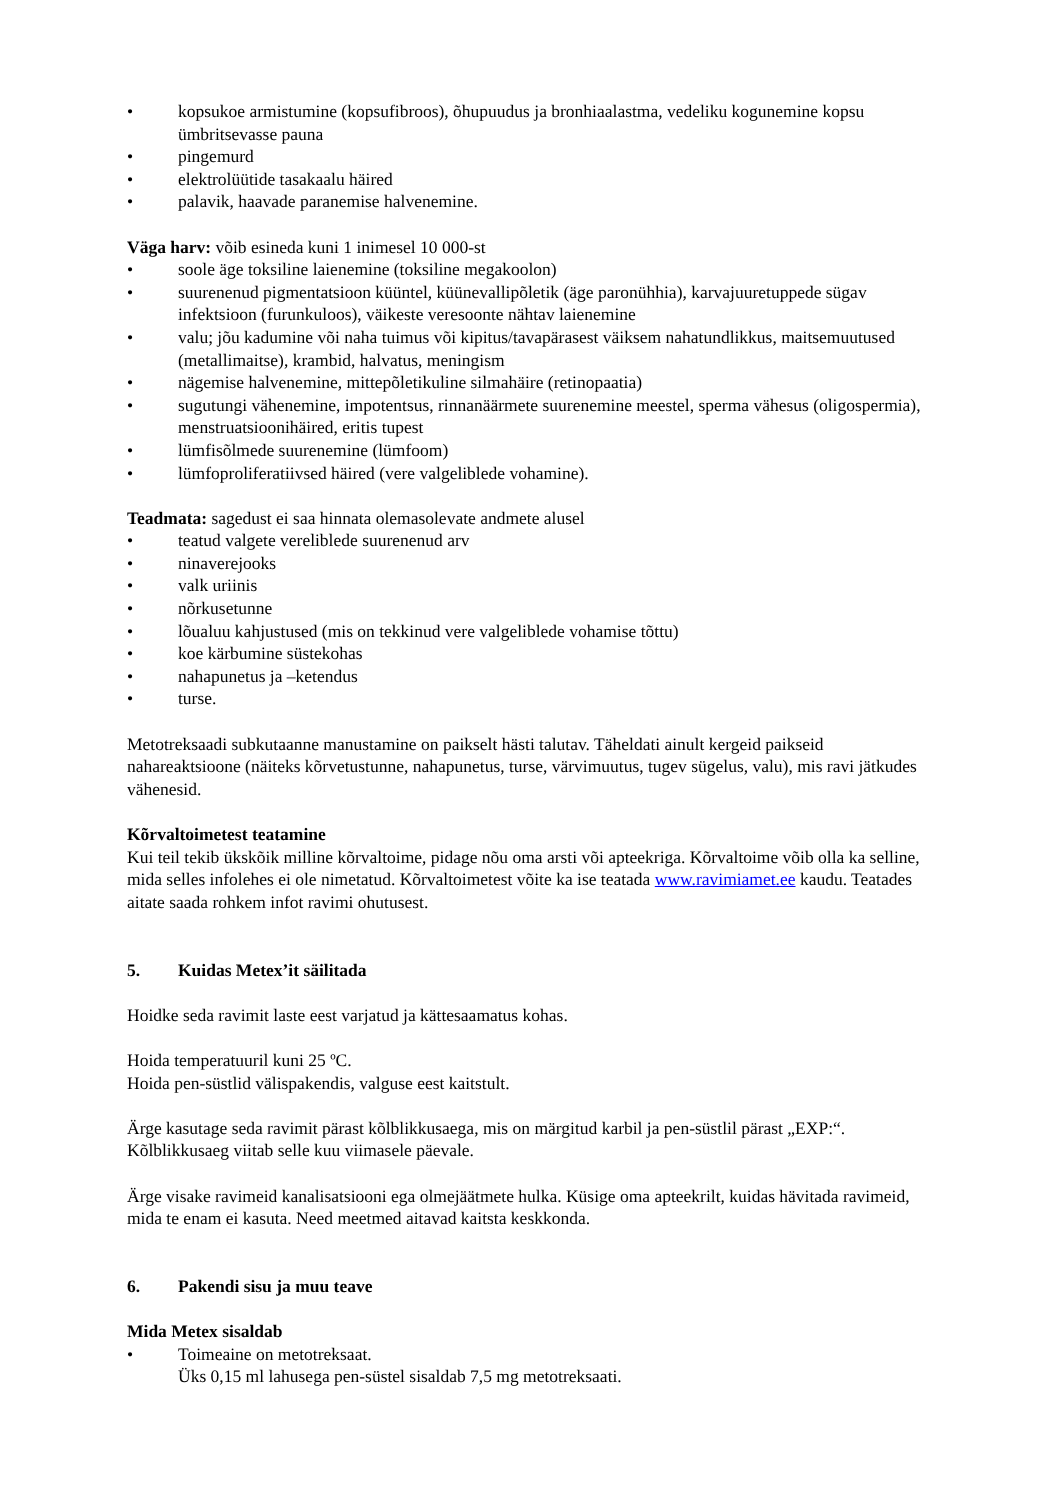• kopsukoe armistumine (kopsufibroos), õhupuudus ja bronhiaalastma, vedeliku kogunemine kopsu ümbritsevasse pauna
• pingemurd
• elektrolüütide tasakaalu häired
• palavik, haavade paranemise halvenemine.
Väga harv: võib esineda kuni 1 inimesel 10 000-st
• soole äge toksiline laienemine (toksiline megakoolon)
• suurenenud pigmentatsioon küüntel, küünevallipõletik (äge paronühhia), karvajuuretuppede sügav infektsioon (furunkuloos), väikeste veresoonte nähtav laienemine
• valu; jõu kadumine või naha tuimus või kipitus/tavapärasest väiksem nahatundlikkus, maitsemuutused (metallimaitse), krambid, halvatus, meningism
• nägemise halvenemine, mittepõletikuline silmahäire (retinopaatia)
• sugutungi vähenemine, impotentsus, rinnanäärmete suurenemine meestel, sperma vähesus (oligospermia), menstruatsioonihäired, eritis tupest
• lümfisõlmede suurenemine (lümfoom)
• lümfoproliferatiivsed häired (vere valgeliblede vohamine).
Teadmata: sagedust ei saa hinnata olemasolevate andmete alusel
• teatud valgete vereliblede suurenenud arv
• ninaverejooks
• valk uriinis
• nõrkusetunne
• lõualuu kahjustused (mis on tekkinud vere valgeliblede vohamise tõttu)
• koe kärbumine süstekohas
• nahapunetus ja –ketendus
• turse.
Metotreksaadi subkutaanne manustamine on paikselt hästi talutav. Täheldati ainult kergeid paikseid nahareaktsioone (näiteks kõrvetustunne, nahapunetus, turse, värvimuutus, tugev sügelus, valu), mis ravi jätkudes vähenesid.
Kõrvaltoimetest teatamine
Kui teil tekib ükskõik milline kõrvaltoime, pidage nõu oma arsti või apteekriga. Kõrvaltoime võib olla ka selline, mida selles infolehes ei ole nimetatud. Kõrvaltoimetest võite ka ise teatada www.ravimiamet.ee kaudu. Teatades aitate saada rohkem infot ravimi ohutusest.
5. Kuidas Metex’it säilitada
Hoidke seda ravimit laste eest varjatud ja kättesaamatus kohas.
Hoida temperatuuril kuni 25 ºC.
Hoida pen-süstlid välispakendis, valguse eest kaitstult.
Ärge kasutage seda ravimit pärast kõlblikkusaega, mis on märgitud karbil ja pen-süstlil pärast „EXP:“. Kõlblikkusaeg viitab selle kuu viimasele päevale.
Ärge visake ravimeid kanalisatsiooni ega olmejäätmete hulka. Küsige oma apteekrilt, kuidas hävitada ravimeid, mida te enam ei kasuta. Need meetmed aitavad kaitsta keskkonda.
6. Pakendi sisu ja muu teave
Mida Metex sisaldab
• Toimeaine on metotreksaat.
Üks 0,15 ml lahusega pen-süstel sisaldab 7,5 mg metotreksaati.